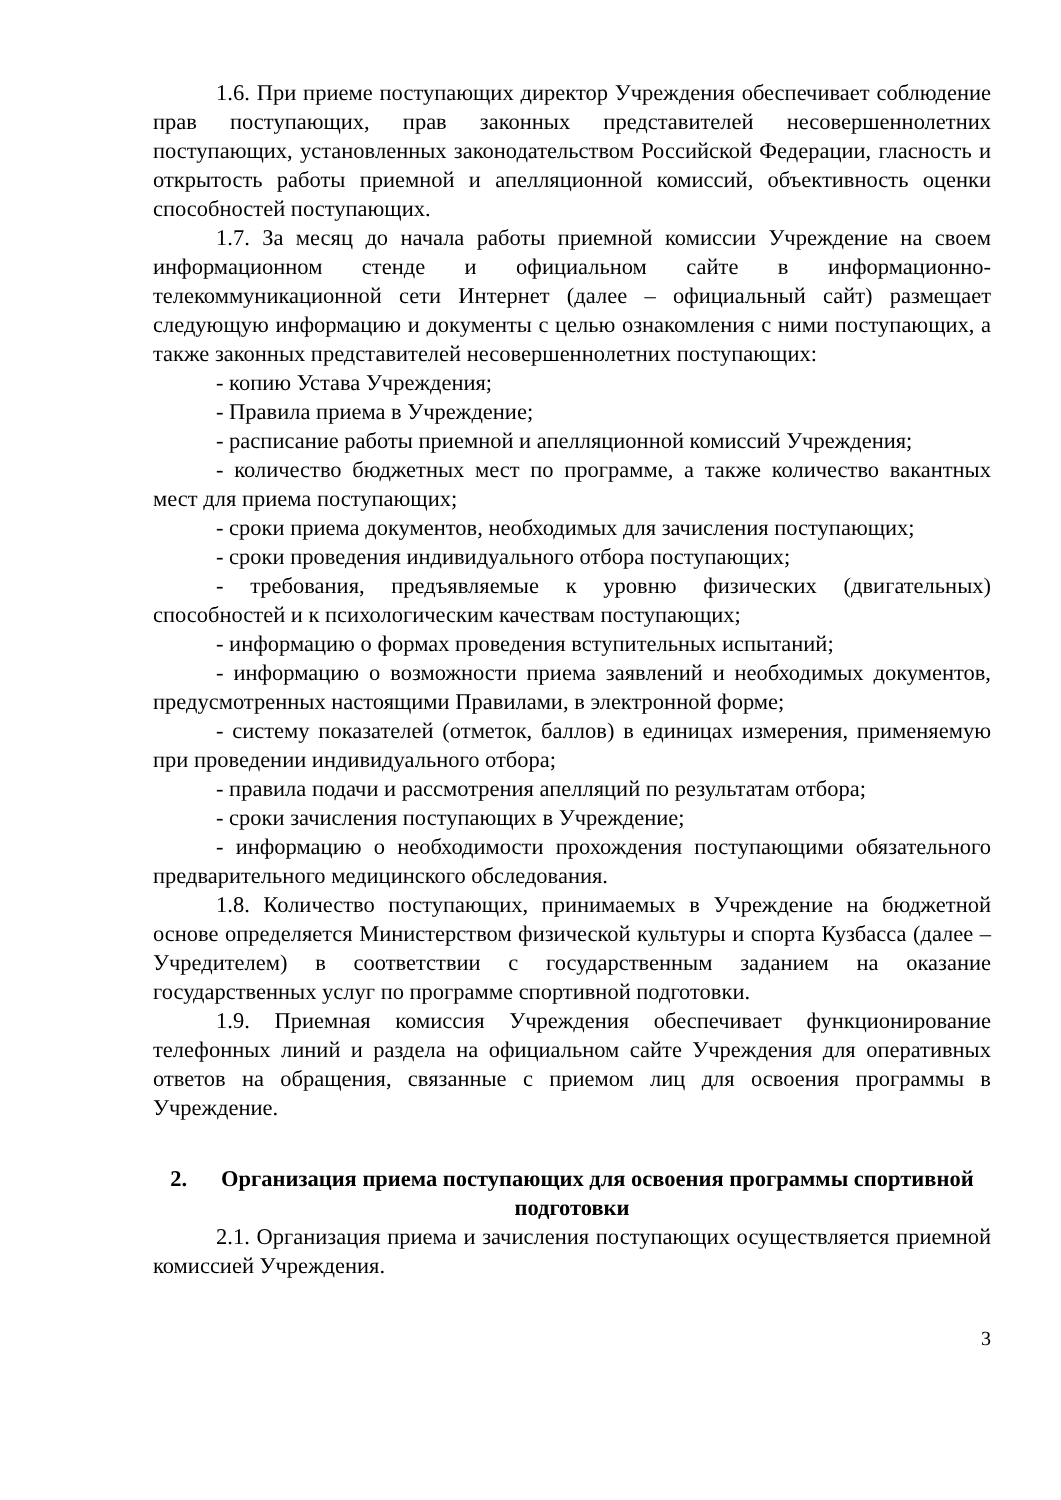1.6. При приеме поступающих директор Учреждения обеспечивает соблюдение прав поступающих, прав законных представителей несовершеннолетних поступающих, установленных законодательством Российской Федерации, гласность и открытость работы приемной и апелляционной комиссий, объективность оценки способностей поступающих.
1.7. За месяц до начала работы приемной комиссии Учреждение на своем информационном стенде и официальном сайте в информационно-телекоммуникационной сети Интернет (далее – официальный сайт) размещает следующую информацию и документы с целью ознакомления с ними поступающих, а также законных представителей несовершеннолетних поступающих:
- копию Устава Учреждения;
- Правила приема в Учреждение;
- расписание работы приемной и апелляционной комиссий Учреждения;
- количество бюджетных мест по программе, а также количество вакантных мест для приема поступающих;
- сроки приема документов, необходимых для зачисления поступающих;
- сроки проведения индивидуального отбора поступающих;
- требования, предъявляемые к уровню физических (двигательных) способностей и к психологическим качествам поступающих;
- информацию о формах проведения вступительных испытаний;
- информацию о возможности приема заявлений и необходимых документов, предусмотренных настоящими Правилами, в электронной форме;
- систему показателей (отметок, баллов) в единицах измерения, применяемую при проведении индивидуального отбора;
- правила подачи и рассмотрения апелляций по результатам отбора;
- сроки зачисления поступающих в Учреждение;
- информацию о необходимости прохождения поступающими обязательного предварительного медицинского обследования.
1.8. Количество поступающих, принимаемых в Учреждение на бюджетной основе определяется Министерством физической культуры и спорта Кузбасса (далее – Учредителем) в соответствии с государственным заданием на оказание государственных услуг по программе спортивной подготовки.
1.9. Приемная комиссия Учреждения обеспечивает функционирование телефонных линий и раздела на официальном сайте Учреждения для оперативных ответов на обращения, связанные с приемом лиц для освоения программы в Учреждение.
2. Организация приема поступающих для освоения программы спортивной подготовки
2.1. Организация приема и зачисления поступающих осуществляется приемной комиссией Учреждения.
3